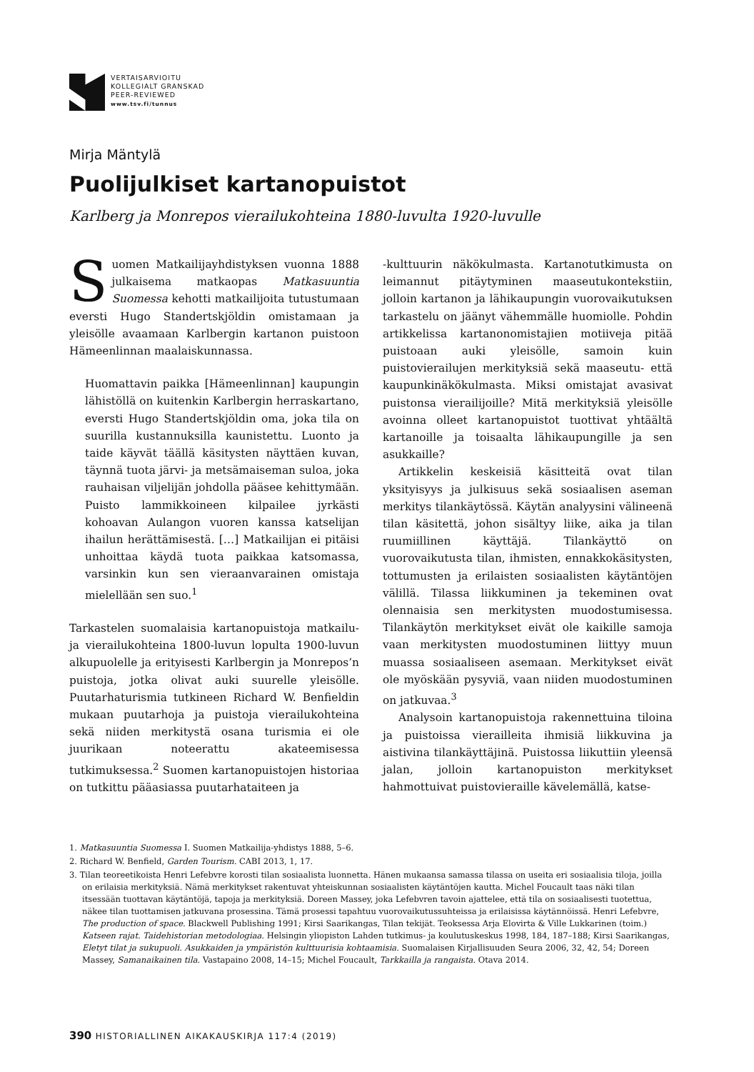VERTAISARVIOITU
KOLLEGIALT GRANSKAD
PEER-REVIEWED
www.tsv.fi/tunnus
Mirja Mäntylä
Puolijulkiset kartanopuistot
Karlberg ja Monrepos vierailukohteina 1880-luvulta 1920-luvulle
Suomen Matkailijayhdistyksen vuonna 1888 julkaisema matkaopas Matkasuuntia Suomessa kehotti matkailijoita tutustumaan eversti Hugo Standertskjöldin omistamaan ja yleisölle avaamaan Karlbergin kartanon puistoon Hämeenlinnan maalaiskunnassa.
Huomattavin paikka [Hämeenlinnan] kaupungin lähistöllä on kuitenkin Karlbergin herraskartano, eversti Hugo Standertskjöldin oma, joka tila on suurilla kustannuksilla kaunistettu. Luonto ja taide käyvät täällä käsitysten näyttäen kuvan, täynnä tuota järvi- ja metsämaiseman suloa, joka rauhaisan viljelijän johdolla pääsee kehittymään. Puisto lammikkoineen kilpailee jyrkästi kohoavan Aulangon vuoren kanssa katselijan ihailun herättämisestä. […] Matkailijan ei pitäisi unhoittaa käydä tuota paikkaa katsomassa, varsinkin kun sen vieraanvarainen omistaja mielellään sen suo.<sup>1</sup>
Tarkastelen suomalaisia kartanopuistoja matkailu- ja vierailukohteina 1800-luvun lopulta 1900-luvun alkupuolelle ja erityisesti Karlbergin ja Monrepos’n puistoja, jotka olivat auki suurelle yleisölle. Puutarhaturismia tutkineen Richard W. Benfieldin mukaan puutarhoja ja puistoja vierailukohteina sekä niiden merkitystä osana turismia ei ole juurikaan noteerattu akateemisessa tutkimuksessa.<sup>2</sup> Suomen kartanopuistojen historiaa on tutkittu pääasiassa puutarhataiteen ja
-kulttuurin näkökulmasta. Kartanotutkimusta on leimannut pitäytyminen maaseutukontekstiin, jolloin kartanon ja lähikaupungin vuorovaikutuksen tarkastelu on jäänyt vähemmälle huomiolle. Pohdin artikkelissa kartanonomistajien motiiveja pitää puistoaan auki yleisölle, samoin kuin puistovierailujen merkityksiä sekä maaseutu- että kaupunkinäkökulmasta. Miksi omistajat avasivat puistonsa vierailijoille? Mitä merkityksiä yleisölle avoinna olleet kartanopuistot tuottivat yhtäältä kartanoille ja toisaalta lähikaupungille ja sen asukkaille?
Artikkelin keskeisiä käsitteitä ovat tilan yksityisyys ja julkisuus sekä sosiaalisen aseman merkitys tilankäytössä. Käytän analyysini välineenä tilan käsitettä, johon sisältyy liike, aika ja tilan ruumiillinen käyttäjä. Tilankäyttö on vuorovaikutusta tilan, ihmisten, ennakkokäsitysten, tottumusten ja erilaisten sosiaalisten käytäntöjen välillä. Tilassa liikkuminen ja tekeminen ovat olennaisia sen merkitysten muodostumisessa. Tilankäytön merkitykset eivät ole kaikille samoja vaan merkitysten muodostuminen liittyy muun muassa sosiaaliseen asemaan. Merkitykset eivät ole myöskään pysyviä, vaan niiden muodostuminen on jatkuvaa.<sup>3</sup>
Analysoin kartanopuistoja rakennettuina tiloina ja puistoissa vierailleita ihmisiä liikkuvina ja aistivina tilankäyttäjinä. Puistossa liikuttiin yleensä jalan, jolloin kartanopuiston merkitykset hahmottuivat puistovieraille kävelemällä, katse-
1. Matkasuuntia Suomessa I. Suomen Matkailija-yhdistys 1888, 5–6.
2. Richard W. Benfield, Garden Tourism. CABI 2013, 1, 17.
3. Tilan teoreetikoista Henri Lefebvre korosti tilan sosiaalista luonnetta. Hänen mukaansa samassa tilassa on useita eri sosiaalisia tiloja, joilla on erilaisia merkityksiä. Nämä merkitykset rakentuvat yhteiskunnan sosiaalisten käytäntöjen kautta. Michel Foucault taas näki tilan itsessään tuottavan käytäntöjä, tapoja ja merkityksiä. Doreen Massey, joka Lefebvren tavoin ajattelee, että tila on sosiaalisesti tuotettua, näkee tilan tuottamisen jatkuvana prosessina. Tämä prosessi tapahtuu vuorovaikutussuhteissa ja erilaisissa käytännöissä. Henri Lefebvre, The production of space. Blackwell Publishing 1991; Kirsi Saarikangas, Tilan tekijät. Teoksessa Arja Elovirta & Ville Lukkarinen (toim.) Katseen rajat. Taidehistorian metodologiaa. Helsingin yliopiston Lahden tutkimus- ja koulutuskeskus 1998, 184, 187–188; Kirsi Saarikangas, Eletyt tilat ja sukupuoli. Asukkaiden ja ympäristön kulttuurisia kohtaamisia. Suomalaisen Kirjallisuuden Seura 2006, 32, 42, 54; Doreen Massey, Samanaikainen tila. Vastapaino 2008, 14–15; Michel Foucault, Tarkkailla ja rangaista. Otava 2014.
390 HISTORIALLINEN AIKAKAUSKIRJA 117:4 (2019)